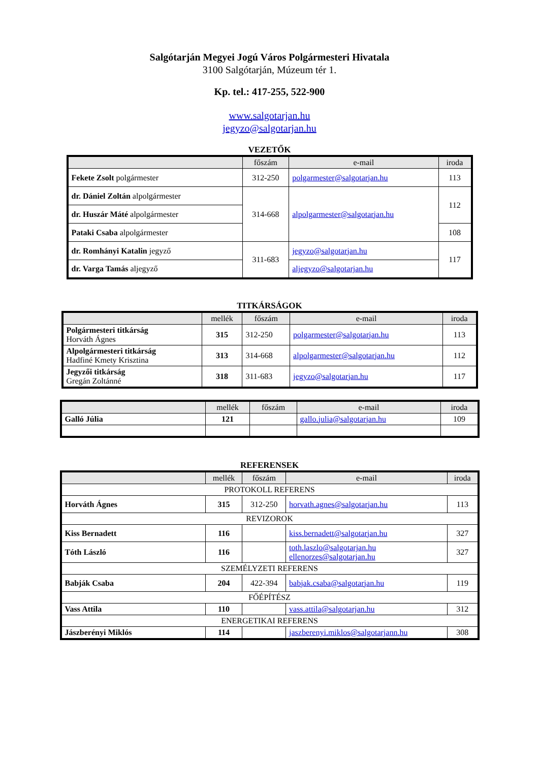Salgótarján Megyei Jogú Város Polgármesteri Hivatala
3100 Salgótarján, Múzeum tér 1.
Kp. tel.: 417-255, 522-900
www.salgotarjan.hu
jegyzo@salgotarjan.hu
VEZETŐK
| | főszám | e-mail | iroda |
| --- | --- | --- | --- |
| Fekete Zsolt polgármester | 312-250 | polgarmester@salgotarjan.hu | 113 |
| dr. Dániel Zoltán alpolgármester | 314-668 | alpolgarmester@salgotarjan.hu | 112 |
| dr. Huszár Máté alpolgármester | | | |
| Pataki Csaba alpolgármester | | | 108 |
| dr. Romhányi Katalin jegyző | 311-683 | jegyzo@salgotarjan.hu | 117 |
| dr. Varga Tamás aljegyző | | aljegyzo@salgotarjan.hu | |
TITKÁRSÁGOK
| | mellék | főszám | e-mail | iroda |
| --- | --- | --- | --- | --- |
| Polgármesteri titkárság Horváth Ágnes | 315 | 312-250 | polgarmester@salgotarjan.hu | 113 |
| Alpolgármesteri titkárság Hadfiné Kmety Krisztina | 313 | 314-668 | alpolgarmester@salgotarjan.hu | 112 |
| Jegyzői titkárság Gregán Zoltánné | 318 | 311-683 | jegyzo@salgotarjan.hu | 117 |
| | mellék | főszám | e-mail | iroda |
| --- | --- | --- | --- | --- |
| Galló Júlia | 121 | | gallo.julia@salgotarjan.hu | 109 |
REFERENSEK
| | mellék | főszám | e-mail | iroda |
| --- | --- | --- | --- | --- |
| PROTOKOLL REFERENS | | | | |
| Horváth Ágnes | 315 | 312-250 | horvath.agnes@salgotarjan.hu | 113 |
| REVIZOROK | | | | |
| Kiss Bernadett | 116 | | kiss.bernadett@salgotarjan.hu | 327 |
| Tóth László | 116 | | toth.laszlo@salgotarjan.hu ellenorzes@salgotarjan.hu | 327 |
| SZEMÉLYZETI REFERENS | | | | |
| Babják Csaba | 204 | 422-394 | babjak.csaba@salgotarjan.hu | 119 |
| FŐÉPÍTÉSZ | | | | |
| Vass Attila | 110 | | vass.attila@salgotarjan.hu | 312 |
| ENERGETIKAI REFERENS | | | | |
| Jászberényi Miklós | 114 | | jaszberenyi.miklos@salgotarjann.hu | 308 |